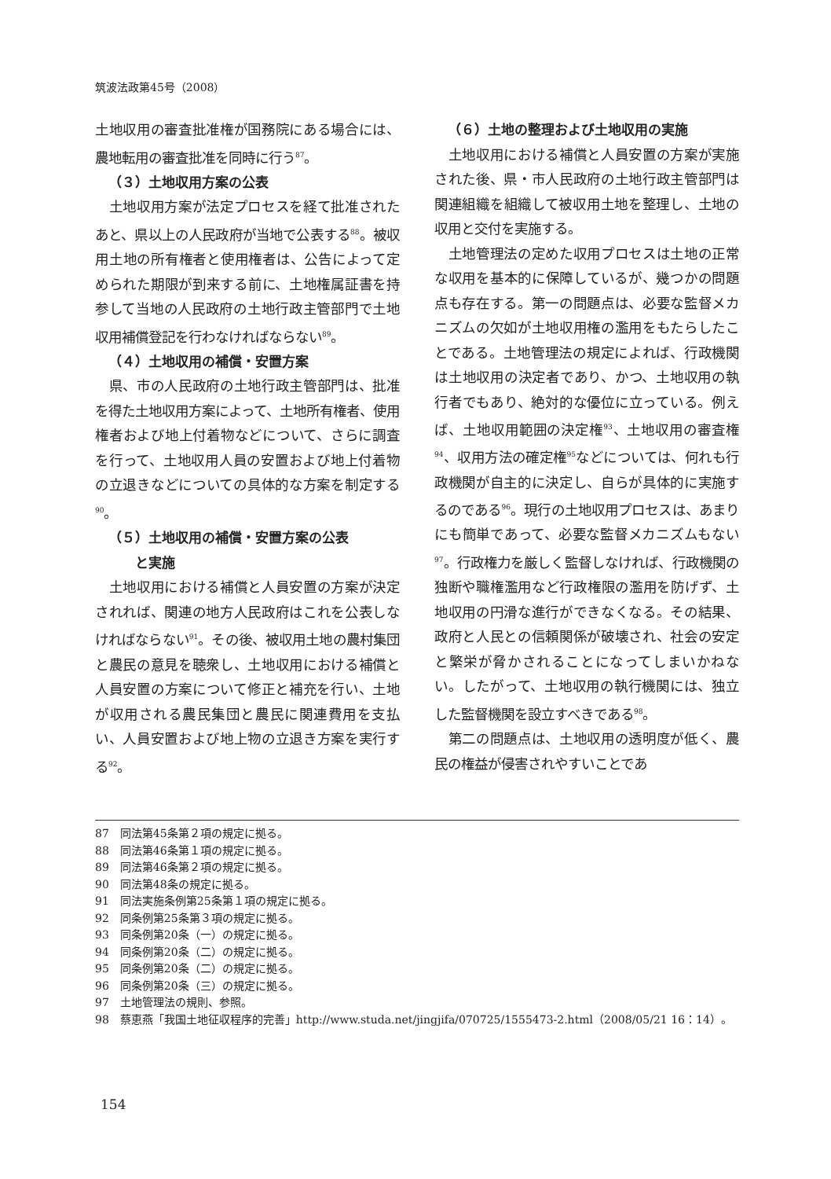筑波法政第45号（2008）
土地収用の審査批准権が国務院にある場合には、農地転用の審査批准を同時に行う<sup>87</sup>。
（３）土地収用方案の公表
土地収用方案が法定プロセスを経て批准されたあと、県以上の人民政府が当地で公表する<sup>88</sup>。被収用土地の所有権者と使用権者は、公告によって定められた期限が到来する前に、土地権属証書を持参して当地の人民政府の土地行政主管部門で土地収用補償登記を行わなければならない<sup>89</sup>。
（４）土地収用の補償・安置方案
県、市の人民政府の土地行政主管部門は、批准を得た土地収用方案によって、土地所有権者、使用権者および地上付着物などについて、さらに調査を行って、土地収用人員の安置および地上付着物の立退きなどについての具体的な方案を制定する<sup>90</sup>。
（５）土地収用の補償・安置方案の公表
  と実施
土地収用における補償と人員安置の方案が決定されれば、関連の地方人民政府はこれを公表しなければならない<sup>91</sup>。その後、被収用土地の農村集団と農民の意見を聴衆し、土地収用における補償と人員安置の方案について修正と補充を行い、土地が収用される農民集団と農民に関連費用を支払い、人員安置および地上物の立退き方案を実行する<sup>92</sup>。
（６）土地の整理および土地収用の実施
土地収用における補償と人員安置の方案が実施された後、県・市人民政府の土地行政主管部門は関連組織を組織して被収用土地を整理し、土地の収用と交付を実施する。
土地管理法の定めた収用プロセスは土地の正常な収用を基本的に保障しているが、幾つかの問題点も存在する。第一の問題点は、必要な監督メカニズムの欠如が土地収用権の濫用をもたらしたことである。土地管理法の規定によれば、行政機関は土地収用の決定者であり、かつ、土地収用の執行者でもあり、絶対的な優位に立っている。例えば、土地収用範囲の決定権<sup>93</sup>、土地収用の審査権<sup>94</sup>、収用方法の確定権<sup>95</sup>などについては、何れも行政機関が自主的に決定し、自らが具体的に実施するのである<sup>96</sup>。現行の土地収用プロセスは、あまりにも簡単であって、必要な監督メカニズムもない<sup>97</sup>。行政権力を厳しく監督しなければ、行政機関の独断や職権濫用など行政権限の濫用を防げず、土地収用の円滑な進行ができなくなる。その結果、政府と人民との信頼関係が破壊され、社会の安定と繁栄が脅かされることになってしまいかねない。したがって、土地収用の執行機関には、独立した監督機関を設立すべきである<sup>98</sup>。
第二の問題点は、土地収用の透明度が低く、農民の権益が侵害されやすいことであ
87　同法第45条第２項の規定に拠る。
88　同法第46条第１項の規定に拠る。
89　同法第46条第２項の規定に拠る。
90　同法第48条の規定に拠る。
91　同法実施条例第25条第１項の規定に拠る。
92　同条例第25条第３項の規定に拠る。
93　同条例第20条（一）の規定に拠る。
94　同条例第20条（二）の規定に拠る。
95　同条例第20条（二）の規定に拠る。
96　同条例第20条（三）の規定に拠る。
97　土地管理法の規則、参照。
98　蔡恵燕「我国土地征収程序的完善」http://www.studa.net/jingjifa/070725/1555473-2.html（2008/05/21 16：14）。
154